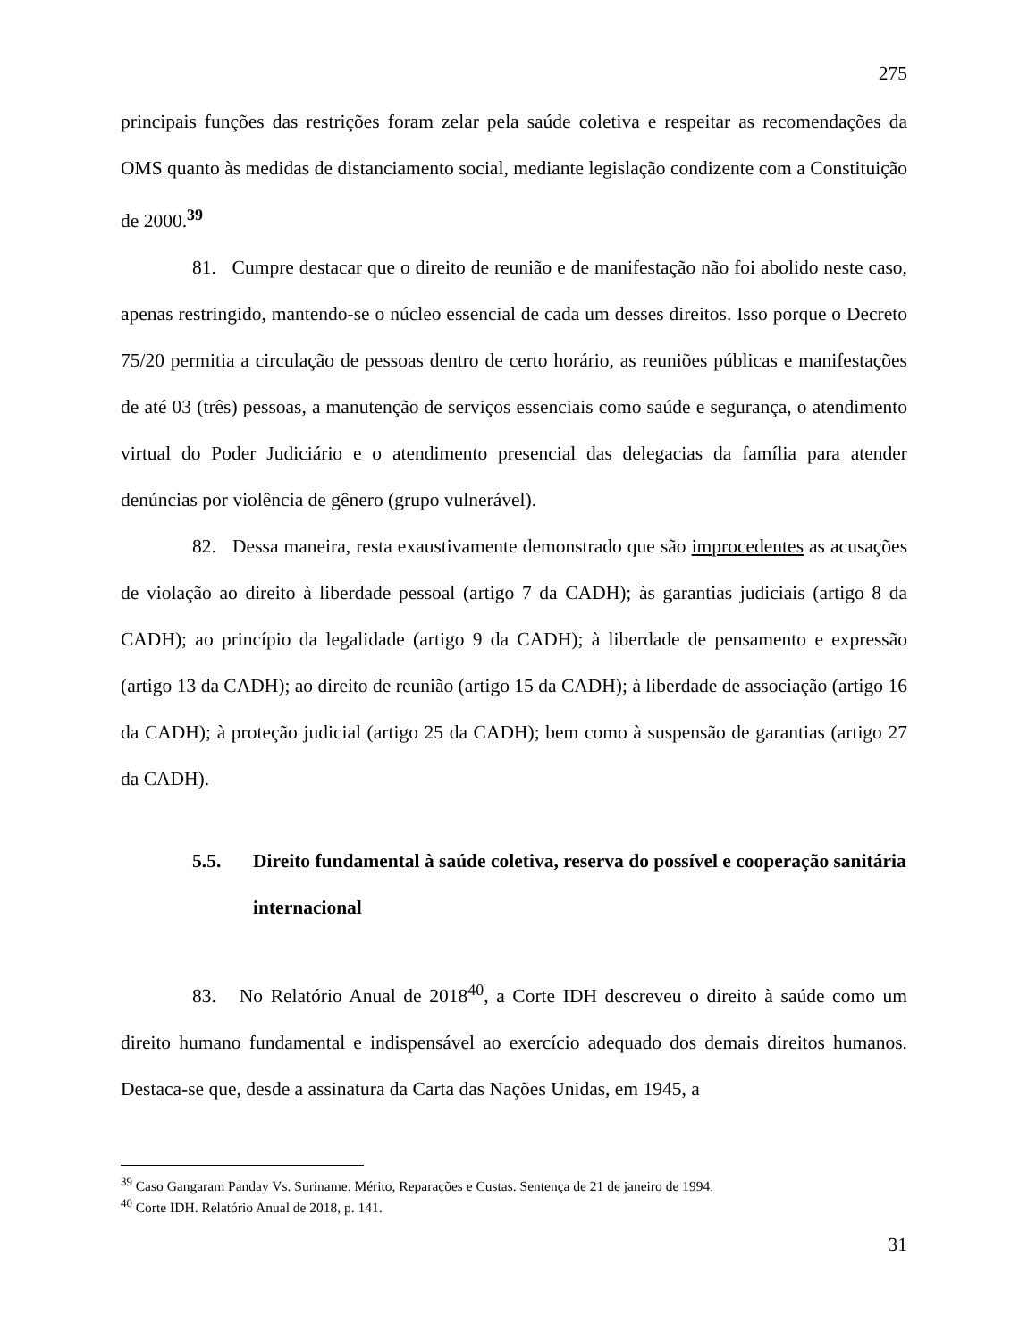275
principais funções das restrições foram zelar pela saúde coletiva e respeitar as recomendações da OMS quanto às medidas de distanciamento social, mediante legislação condizente com a Constituição de 2000.<sup>39</sup>
81. Cumpre destacar que o direito de reunião e de manifestação não foi abolido neste caso, apenas restringido, mantendo-se o núcleo essencial de cada um desses direitos. Isso porque o Decreto 75/20 permitia a circulação de pessoas dentro de certo horário, as reuniões públicas e manifestações de até 03 (três) pessoas, a manutenção de serviços essenciais como saúde e segurança, o atendimento virtual do Poder Judiciário e o atendimento presencial das delegacias da família para atender denúncias por violência de gênero (grupo vulnerável).
82. Dessa maneira, resta exaustivamente demonstrado que são improcedentes as acusações de violação ao direito à liberdade pessoal (artigo 7 da CADH); às garantias judiciais (artigo 8 da CADH); ao princípio da legalidade (artigo 9 da CADH); à liberdade de pensamento e expressão (artigo 13 da CADH); ao direito de reunião (artigo 15 da CADH); à liberdade de associação (artigo 16 da CADH); à proteção judicial (artigo 25 da CADH); bem como à suspensão de garantias (artigo 27 da CADH).
5.5. Direito fundamental à saúde coletiva, reserva do possível e cooperação sanitária internacional
83. No Relatório Anual de 2018<sup>40</sup>, a Corte IDH descreveu o direito à saúde como um direito humano fundamental e indispensável ao exercício adequado dos demais direitos humanos. Destaca-se que, desde a assinatura da Carta das Nações Unidas, em 1945, a
<sup>39</sup> Caso Gangaram Panday Vs. Suriname. Mérito, Reparações e Custas. Sentença de 21 de janeiro de 1994.
<sup>40</sup> Corte IDH. Relatório Anual de 2018, p. 141.
31